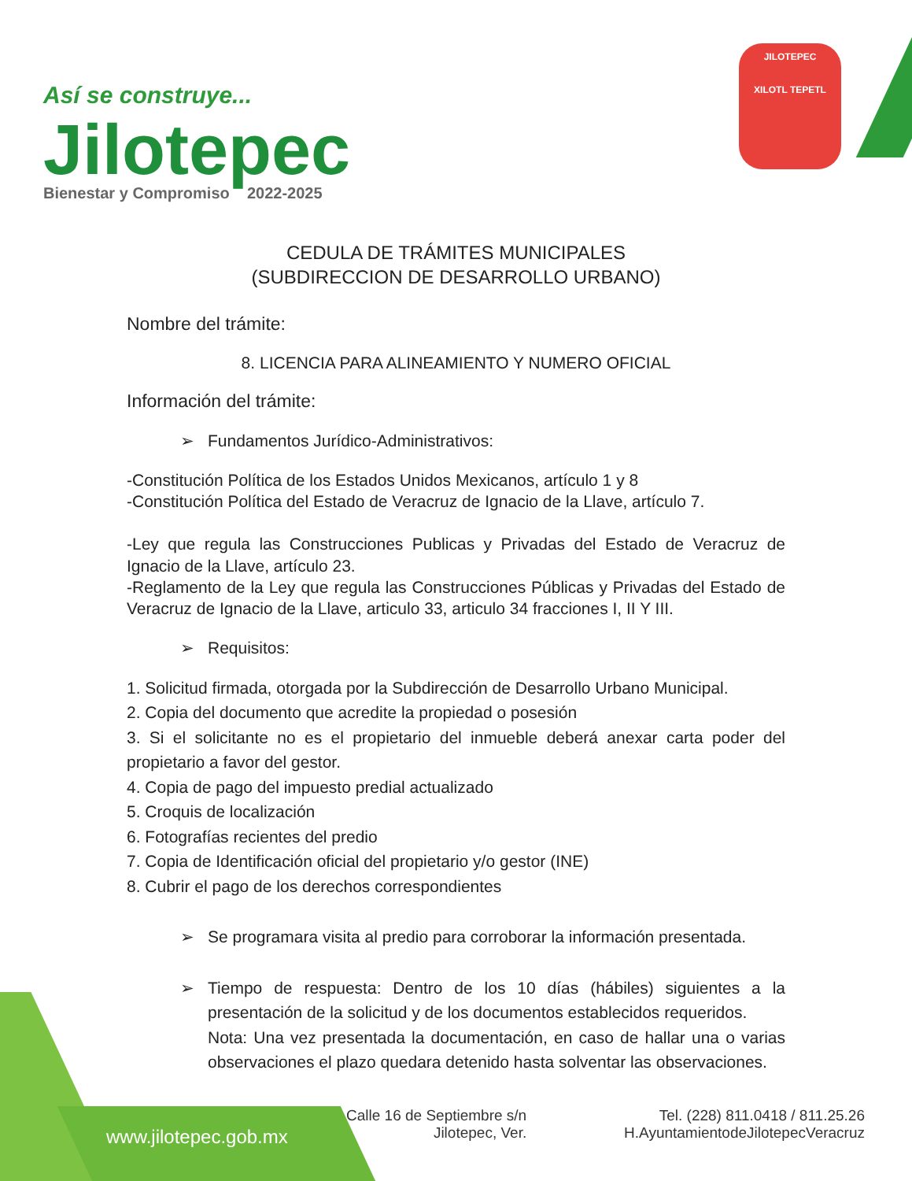Así se construye...
Jilotepec
Bienestar y Compromiso 2022-2025
JILOTEPEC
XILOTL TEPETL
CEDULA DE TRÁMITES MUNICIPALES
(SUBDIRECCION DE DESARROLLO URBANO)
Nombre del trámite:
8. LICENCIA PARA ALINEAMIENTO Y NUMERO OFICIAL
Información del trámite:
➢ Fundamentos Jurídico-Administrativos:
-Constitución Política de los Estados Unidos Mexicanos, artículo 1 y 8
-Constitución Política del Estado de Veracruz de Ignacio de la Llave, artículo 7.
-Ley que regula las Construcciones Publicas y Privadas del Estado de Veracruz de Ignacio de la Llave, artículo 23.
-Reglamento de la Ley que regula las Construcciones Públicas y Privadas del Estado de Veracruz de Ignacio de la Llave, articulo 33, articulo 34 fracciones I, II Y III.
➢ Requisitos:
1. Solicitud firmada, otorgada por la Subdirección de Desarrollo Urbano Municipal.
2. Copia del documento que acredite la propiedad o posesión
3. Si el solicitante no es el propietario del inmueble deberá anexar carta poder del propietario a favor del gestor.
4. Copia de pago del impuesto predial actualizado
5. Croquis de localización
6. Fotografías recientes del predio
7. Copia de Identificación oficial del propietario y/o gestor (INE)
8. Cubrir el pago de los derechos correspondientes
➢ Se programara visita al predio para corroborar la información presentada.
➢ Tiempo de respuesta: Dentro de los 10 días (hábiles) siguientes a la presentación de la solicitud y de los documentos establecidos requeridos.
Nota: Una vez presentada la documentación, en caso de hallar una o varias observaciones el plazo quedara detenido hasta solventar las observaciones.
www.jilotepec.gob.mx
Calle 16 de Septiembre s/n
Jilotepec, Ver.
Tel. (228) 811.0418 / 811.25.26
H.AyuntamientodeJilotepecVeracruz